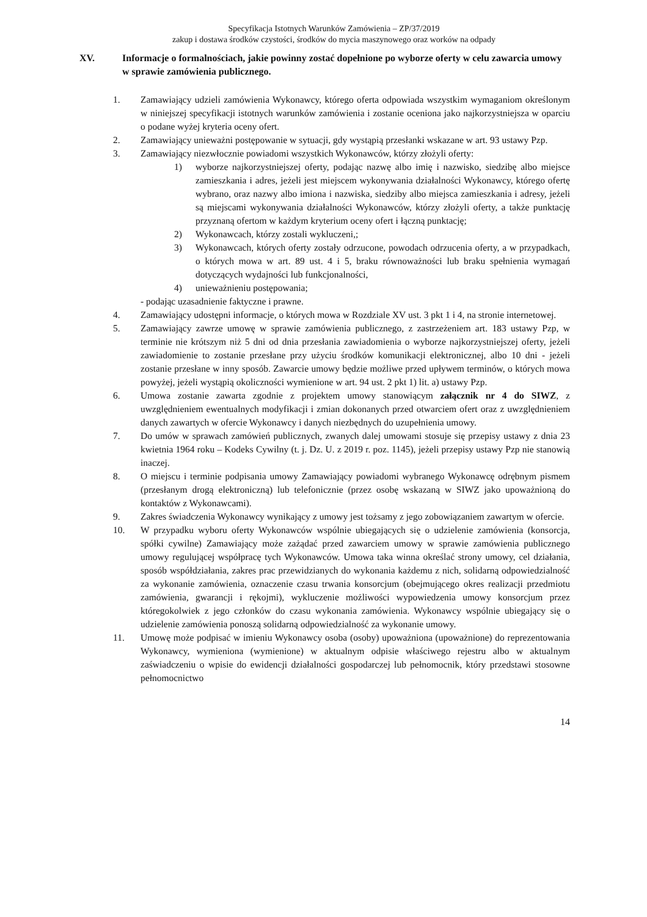Specyfikacja Istotnych Warunków Zamówienia – ZP/37/2019
zakup i dostawa środków czystości, środków do mycia maszynowego oraz worków na odpady
XV. Informacje o formalnościach, jakie powinny zostać dopełnione po wyborze oferty w celu zawarcia umowy w sprawie zamówienia publicznego.
1. Zamawiający udzieli zamówienia Wykonawcy, którego oferta odpowiada wszystkim wymaganiom określonym w niniejszej specyfikacji istotnych warunków zamówienia i zostanie oceniona jako najkorzystniejsza w oparciu o podane wyżej kryteria oceny ofert.
2. Zamawiający unieważni postępowanie w sytuacji, gdy wystąpią przesłanki wskazane w art. 93 ustawy Pzp.
3. Zamawiający niezwłocznie powiadomi wszystkich Wykonawców, którzy złożyli oferty:
1) wyborze najkorzystniejszej oferty, podając nazwę albo imię i nazwisko, siedzibę albo miejsce zamieszkania i adres, jeżeli jest miejscem wykonywania działalności Wykonawcy, którego ofertę wybrano, oraz nazwy albo imiona i nazwiska, siedziby albo miejsca zamieszkania i adresy, jeżeli są miejscami wykonywania działalności Wykonawców, którzy złożyli oferty, a także punktację przyznaną ofertom w każdym kryterium oceny ofert i łączną punktację;
2) Wykonawcach, którzy zostali wykluczeni,;
3) Wykonawcach, których oferty zostały odrzucone, powodach odrzucenia oferty, a w przypadkach, o których mowa w art. 89 ust. 4 i 5, braku równoważności lub braku spełnienia wymagań dotyczących wydajności lub funkcjonalności,
4) unieważnieniu postępowania;
- podając uzasadnienie faktyczne i prawne.
4. Zamawiający udostępni informacje, o których mowa w Rozdziale XV ust. 3 pkt 1 i 4, na stronie internetowej.
5. Zamawiający zawrze umowę w sprawie zamówienia publicznego, z zastrzeżeniem art. 183 ustawy Pzp, w terminie nie krótszym niż 5 dni od dnia przesłania zawiadomienia o wyborze najkorzystniejszej oferty, jeżeli zawiadomienie to zostanie przesłane przy użyciu środków komunikacji elektronicznej, albo 10 dni - jeżeli zostanie przesłane w inny sposób. Zawarcie umowy będzie możliwe przed upływem terminów, o których mowa powyżej, jeżeli wystąpią okoliczności wymienione w art. 94 ust. 2 pkt 1) lit. a) ustawy Pzp.
6. Umowa zostanie zawarta zgodnie z projektem umowy stanowiącym załącznik nr 4 do SIWZ, z uwzględnieniem ewentualnych modyfikacji i zmian dokonanych przed otwarciem ofert oraz z uwzględnieniem danych zawartych w ofercie Wykonawcy i danych niezbędnych do uzupełnienia umowy.
7. Do umów w sprawach zamówień publicznych, zwanych dalej umowami stosuje się przepisy ustawy z dnia 23 kwietnia 1964 roku – Kodeks Cywilny (t. j. Dz. U. z 2019 r. poz. 1145), jeżeli przepisy ustawy Pzp nie stanowią inaczej.
8. O miejscu i terminie podpisania umowy Zamawiający powiadomi wybranego Wykonawcę odrębnym pismem (przesłanym drogą elektroniczną) lub telefonicznie (przez osobę wskazaną w SIWZ jako upoważnioną do kontaktów z Wykonawcami).
9. Zakres świadczenia Wykonawcy wynikający z umowy jest tożsamy z jego zobowiązaniem zawartym w ofercie.
10. W przypadku wyboru oferty Wykonawców wspólnie ubiegających się o udzielenie zamówienia (konsorcja, spółki cywilne) Zamawiający może zażądać przed zawarciem umowy w sprawie zamówienia publicznego umowy regulującej współpracę tych Wykonawców. Umowa taka winna określać strony umowy, cel działania, sposób współdziałania, zakres prac przewidzianych do wykonania każdemu z nich, solidarną odpowiedzialność za wykonanie zamówienia, oznaczenie czasu trwania konsorcjum (obejmującego okres realizacji przedmiotu zamówienia, gwarancji i rękojmi), wykluczenie możliwości wypowiedzenia umowy konsorcjum przez któregokolwiek z jego członków do czasu wykonania zamówienia. Wykonawcy wspólnie ubiegający się o udzielenie zamówienia ponoszą solidarną odpowiedzialność za wykonanie umowy.
11. Umowę może podpisać w imieniu Wykonawcy osoba (osoby) upoważniona (upoważnione) do reprezentowania Wykonawcy, wymieniona (wymienione) w aktualnym odpisie właściwego rejestru albo w aktualnym zaświadczeniu o wpisie do ewidencji działalności gospodarczej lub pełnomocnik, który przedstawi stosowne pełnomocnictwo
14